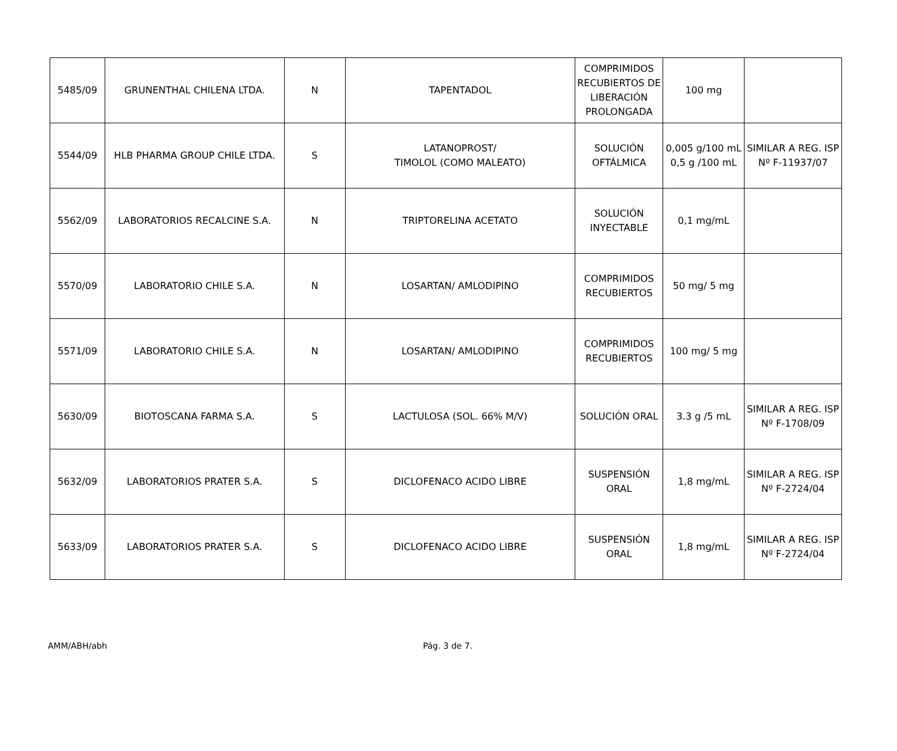| 5485/09 | GRUNENTHAL CHILENA LTDA. | N | TAPENTADOL | COMPRIMIDOS RECUBIERTOS DE LIBERACIÓN PROLONGADA | 100 mg | |
| 5544/09 | HLB PHARMA GROUP CHILE LTDA. | S | LATANOPROST/ TIMOLOL (COMO MALEATO) | SOLUCIÓN OFTÁLMICA | 0,005 g/100 mL 0,5 g /100 mL | SIMILAR A REG. ISP Nº F-11937/07 |
| 5562/09 | LABORATORIOS RECALCINE S.A. | N | TRIPTORELINA ACETATO | SOLUCIÓN INYECTABLE | 0,1 mg/mL | |
| 5570/09 | LABORATORIO CHILE S.A. | N | LOSARTAN/ AMLODIPINO | COMPRIMIDOS RECUBIERTOS | 50 mg/ 5 mg | |
| 5571/09 | LABORATORIO CHILE S.A. | N | LOSARTAN/ AMLODIPINO | COMPRIMIDOS RECUBIERTOS | 100 mg/ 5 mg | |
| 5630/09 | BIOTOSCANA FARMA S.A. | S | LACTULOSA (SOL. 66% M/V) | SOLUCIÓN ORAL | 3.3 g /5 mL | SIMILAR A REG. ISP Nº F-1708/09 |
| 5632/09 | LABORATORIOS PRATER S.A. | S | DICLOFENACO ACIDO LIBRE | SUSPENSIÓN ORAL | 1,8 mg/mL | SIMILAR A REG. ISP Nº F-2724/04 |
| 5633/09 | LABORATORIOS PRATER S.A. | S | DICLOFENACO ACIDO LIBRE | SUSPENSIÓN ORAL | 1,8 mg/mL | SIMILAR A REG. ISP Nº F-2724/04 |
AMM/ABH/abh Pág. 3 de 7.